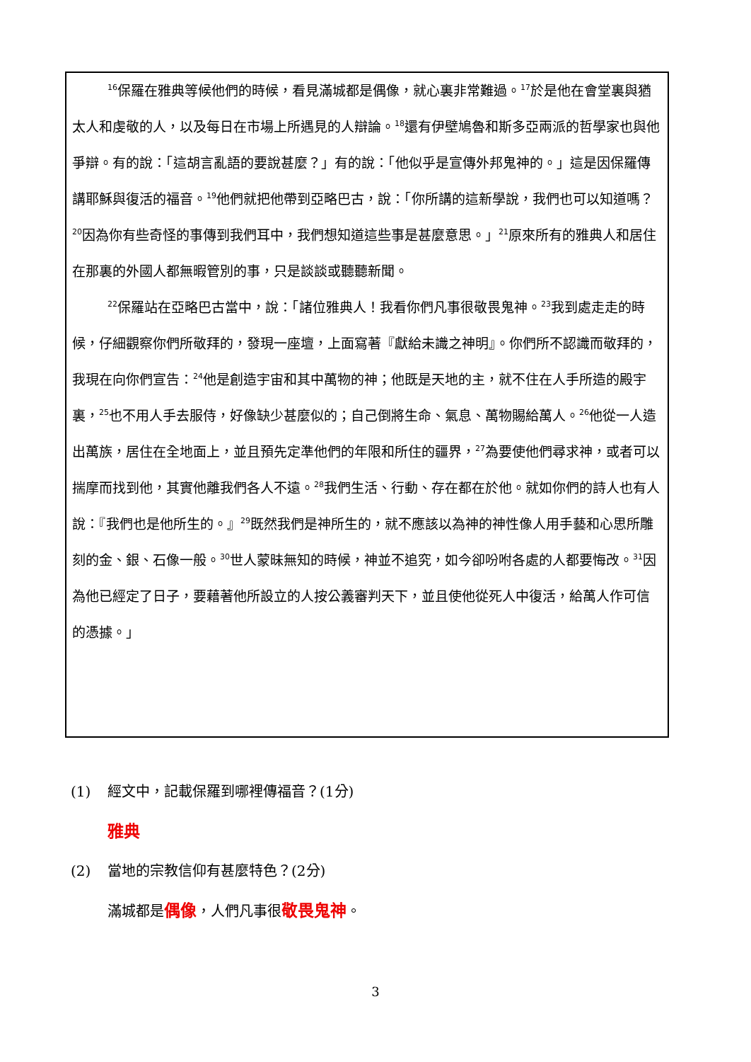<sup>16</sup> 保羅在雅典等候他們的時候，看見滿城都是偶像，就心裏非常難過。<sup>17</sup>於是他在會堂裏與猶太人和虔敬的人，以及每日在市場上所遇見的人辯論。<sup>18</sup>還有伊壁鳩魯和斯多亞兩派的哲學家也與他爭辯。有的說：「這胡言亂語的要說甚麼？」有的說：「他似乎是宣傳外邦鬼神的。」這是因保羅傳講耶穌與復活的福音。<sup>19</sup>他們就把他帶到亞略巴古，說：「你所講的這新學說，我們也可以知道嗎？<sup>20</sup>因為你有些奇怪的事傳到我們耳中，我們想知道這些事是甚麼意思。」<sup>21</sup>原來所有的雅典人和居住在那裏的外國人都無暇管別的事，只是談談或聽聽新聞。
<sup>22</sup> 保羅站在亞略巴古當中，說：「諸位雅典人！我看你們凡事很敬畏鬼神。<sup>23</sup>我到處走走的時候，仔細觀察你們所敬拜的，發現一座壇，上面寫著『獻給未識之神明』。你們所不認識而敬拜的，我現在向你們宣告：<sup>24</sup>他是創造宇宙和其中萬物的神；他既是天地的主，就不住在人手所造的殿宇裏，<sup>25</sup>也不用人手去服侍，好像缺少甚麼似的；自己倒將生命、氣息、萬物賜給萬人。<sup>26</sup>他從一人造出萬族，居住在全地面上，並且預先定準他們的年限和所住的疆界，<sup>27</sup>為要使他們尋求神，或者可以揣摩而找到他，其實他離我們各人不遠。<sup>28</sup>我們生活、行動、存在都在於他。就如你們的詩人也有人說：『我們也是他所生的。』<sup>29</sup>既然我們是神所生的，就不應該以為神的神性像人用手藝和心思所雕刻的金、銀、石像一般。<sup>30</sup>世人蒙昧無知的時候，神並不追究，如今卻吩咐各處的人都要悔改。<sup>31</sup>因為他已經定了日子，要藉著他所設立的人按公義審判天下，並且使他從死人中復活，給萬人作可信的憑據。」
(1) 經文中，記載保羅到哪裡傳福音？(1分)
雅典
(2) 當地的宗教信仰有甚麼特色？(2分)
滿城都是偶像，人們凡事很敬畏鬼神。
3